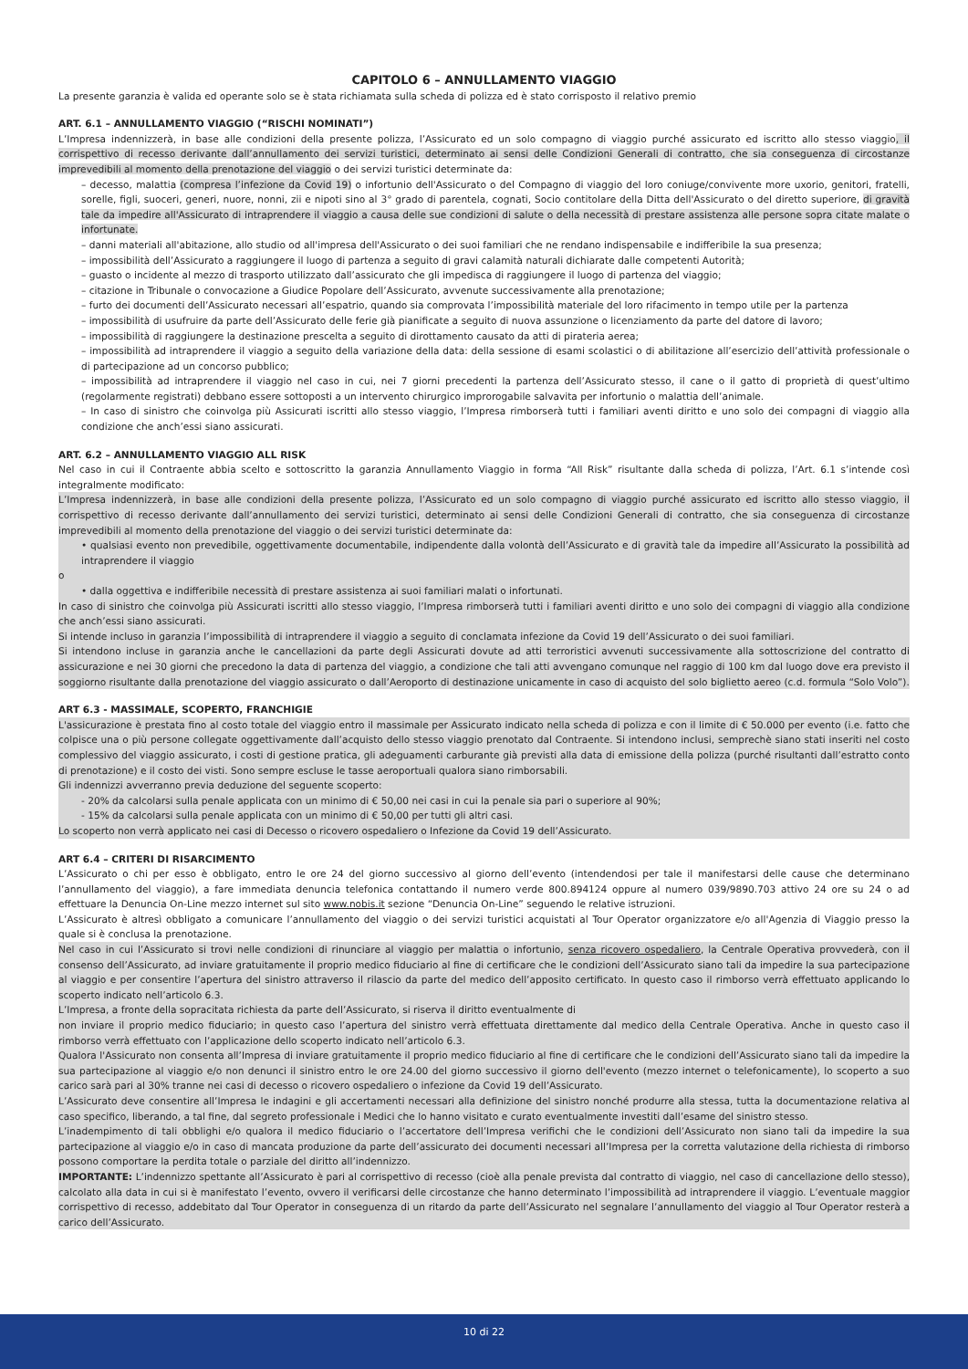CAPITOLO 6 – ANNULLAMENTO VIAGGIO
La presente garanzia è valida ed operante solo se è stata richiamata sulla scheda di polizza ed è stato corrisposto il relativo premio
ART. 6.1 – ANNULLAMENTO VIAGGIO (“RISCHI NOMINATI”)
L’Impresa indennizzerà, in base alle condizioni della presente polizza, l’Assicurato ed un solo compagno di viaggio purché assicurato ed iscritto allo stesso viaggio, il corrispettivo di recesso derivante dall’annullamento dei servizi turistici, determinato ai sensi delle Condizioni Generali di contratto, che sia conseguenza di circostanze imprevedibili al momento della prenotazione del viaggio o dei servizi turistici determinate da:
– decesso, malattia (compresa l’infezione da Covid 19) o infortunio dell'Assicurato o del Compagno di viaggio del loro coniuge/convivente more uxorio, genitori, fratelli, sorelle, figli, suoceri, generi, nuore, nonni, zii e nipoti sino al 3° grado di parentela, cognati, Socio contitolare della Ditta dell'Assicurato o del diretto superiore, di gravità tale da impedire all'Assicurato di intraprendere il viaggio a causa delle sue condizioni di salute o della necessità di prestare assistenza alle persone sopra citate malate o infortunate.
– danni materiali all'abitazione, allo studio od all'impresa dell'Assicurato o dei suoi familiari che ne rendano indispensabile e indifferibile la sua presenza;
– impossibilità dell’Assicurato a raggiungere il luogo di partenza a seguito di gravi calamità naturali dichiarate dalle competenti Autorità;
– guasto o incidente al mezzo di trasporto utilizzato dall’assicurato che gli impedisca di raggiungere il luogo di partenza del viaggio;
– citazione in Tribunale o convocazione a Giudice Popolare dell’Assicurato, avvenute successivamente alla prenotazione;
– furto dei documenti dell’Assicurato necessari all’espatrio, quando sia comprovata l’impossibilità materiale del loro rifacimento in tempo utile per la partenza
– impossibilità di usufruire da parte dell’Assicurato delle ferie già pianificate a seguito di nuova assunzione o licenziamento da parte del datore di lavoro;
– impossibilità di raggiungere la destinazione prescelta a seguito di dirottamento causato da atti di pirateria aerea;
– impossibilità ad intraprendere il viaggio a seguito della variazione della data: della sessione di esami scolastici o di abilitazione all’esercizio dell’attività professionale o di partecipazione ad un concorso pubblico;
– impossibilità ad intraprendere il viaggio nel caso in cui, nei 7 giorni precedenti la partenza dell’Assicurato stesso, il cane o il gatto di proprietà di quest’ultimo (regolarmente registrati) debbano essere sottoposti a un intervento chirurgico improrogabile salvavita per infortunio o malattia dell’animale.
– In caso di sinistro che coinvolga più Assicurati iscritti allo stesso viaggio, l’Impresa rimborserà tutti i familiari aventi diritto e uno solo dei compagni di viaggio alla condizione che anch’essi siano assicurati.
ART. 6.2 – ANNULLAMENTO VIAGGIO ALL RISK
Nel caso in cui il Contraente abbia scelto e sottoscritto la garanzia Annullamento Viaggio in forma “All Risk” risultante dalla scheda di polizza, l’Art. 6.1 s’intende così integralmente modificato:
L’Impresa indennizzerà, in base alle condizioni della presente polizza, l’Assicurato ed un solo compagno di viaggio purché assicurato ed iscritto allo stesso viaggio, il corrispettivo di recesso derivante dall’annullamento dei servizi turistici, determinato ai sensi delle Condizioni Generali di contratto, che sia conseguenza di circostanze imprevedibili al momento della prenotazione del viaggio o dei servizi turistici determinate da:
• qualsiasi evento non prevedibile, oggettivamente documentabile, indipendente dalla volontà dell’Assicurato e di gravità tale da impedire all’Assicurato la possibilità ad intraprendere il viaggio
o
• dalla oggettiva e indifferibile necessità di prestare assistenza ai suoi familiari malati o infortunati.
In caso di sinistro che coinvolga più Assicurati iscritti allo stesso viaggio, l’Impresa rimborserà tutti i familiari aventi diritto e uno solo dei compagni di viaggio alla condizione che anch’essi siano assicurati.
Si intende incluso in garanzia l’impossibilità di intraprendere il viaggio a seguito di conclamata infezione da Covid 19 dell’Assicurato o dei suoi familiari.
Si intendono incluse in garanzia anche le cancellazioni da parte degli Assicurati dovute ad atti terroristici avvenuti successivamente alla sottoscrizione del contratto di assicurazione e nei 30 giorni che precedono la data di partenza del viaggio, a condizione che tali atti avvengano comunque nel raggio di 100 km dal luogo dove era previsto il soggiorno risultante dalla prenotazione del viaggio assicurato o dall’Aeroporto di destinazione unicamente in caso di acquisto del solo biglietto aereo (c.d. formula “Solo Volo”).
ART 6.3 - MASSIMALE, SCOPERTO, FRANCHIGIE
L'assicurazione è prestata fino al costo totale del viaggio entro il massimale per Assicurato indicato nella scheda di polizza e con il limite di € 50.000 per evento (i.e. fatto che colpisce una o più persone collegate oggettivamente dall’acquisto dello stesso viaggio prenotato dal Contraente. Si intendono inclusi, semprechè siano stati inseriti nel costo complessivo del viaggio assicurato, i costi di gestione pratica, gli adeguamenti carburante già previsti alla data di emissione della polizza (purché risultanti dall’estratto conto di prenotazione) e il costo dei visti. Sono sempre escluse le tasse aeroportuali qualora siano rimborsabili.
Gli indennizzi avverranno previa deduzione del seguente scoperto:
- 20% da calcolarsi sulla penale applicata con un minimo di € 50,00 nei casi in cui la penale sia pari o superiore al 90%;
- 15% da calcolarsi sulla penale applicata con un minimo di € 50,00 per tutti gli altri casi.
Lo scoperto non verrà applicato nei casi di Decesso o ricovero ospedaliero o Infezione da Covid 19 dell’Assicurato.
ART 6.4 – CRITERI DI RISARCIMENTO
L’Assicurato o chi per esso è obbligato, entro le ore 24 del giorno successivo al giorno dell’evento (intendendosi per tale il manifestarsi delle cause che determinano l’annullamento del viaggio), a fare immediata denuncia telefonica contattando il numero verde 800.894124 oppure al numero 039/9890.703 attivo 24 ore su 24 o ad effettuare la Denuncia On-Line mezzo internet sul sito www.nobis.it sezione “Denuncia On-Line” seguendo le relative istruzioni.
L’Assicurato è altresì obbligato a comunicare l’annullamento del viaggio o dei servizi turistici acquistati al Tour Operator organizzatore e/o all'Agenzia di Viaggio presso la quale si è conclusa la prenotazione.
Nel caso in cui l’Assicurato si trovi nelle condizioni di rinunciare al viaggio per malattia o infortunio, senza ricovero ospedaliero, la Centrale Operativa provvederà, con il consenso dell’Assicurato, ad inviare gratuitamente il proprio medico fiduciario al fine di certificare che le condizioni dell’Assicurato siano tali da impedire la sua partecipazione al viaggio e per consentire l’apertura del sinistro attraverso il rilascio da parte del medico dell’apposito certificato. In questo caso il rimborso verrà effettuato applicando lo scoperto indicato nell’articolo 6.3.
L’Impresa, a fronte della sopracitata richiesta da parte dell’Assicurato, si riserva il diritto eventualmente di
non inviare il proprio medico fiduciario; in questo caso l’apertura del sinistro verrà effettuata direttamente dal medico della Centrale Operativa. Anche in questo caso il rimborso verrà effettuato con l’applicazione dello scoperto indicato nell’articolo 6.3.
Qualora l'Assicurato non consenta all’Impresa di inviare gratuitamente il proprio medico fiduciario al fine di certificare che le condizioni dell’Assicurato siano tali da impedire la sua partecipazione al viaggio e/o non denunci il sinistro entro le ore 24.00 del giorno successivo il giorno dell'evento (mezzo internet o telefonicamente), lo scoperto a suo carico sarà pari al 30% tranne nei casi di decesso o ricovero ospedaliero o infezione da Covid 19 dell’Assicurato.
L’Assicurato deve consentire all’Impresa le indagini e gli accertamenti necessari alla definizione del sinistro nonché produrre alla stessa, tutta la documentazione relativa al caso specifico, liberando, a tal fine, dal segreto professionale i Medici che lo hanno visitato e curato eventualmente investiti dall’esame del sinistro stesso.
L’inadempimento di tali obblighi e/o qualora il medico fiduciario o l’accertatore dell’Impresa verifichi che le condizioni dell’Assicurato non siano tali da impedire la sua partecipazione al viaggio e/o in caso di mancata produzione da parte dell’assicurato dei documenti necessari all’Impresa per la corretta valutazione della richiesta di rimborso possono comportare la perdita totale o parziale del diritto all’indennizzo.
IMPORTANTE: L’indennizzo spettante all’Assicurato è pari al corrispettivo di recesso (cioè alla penale prevista dal contratto di viaggio, nel caso di cancellazione dello stesso), calcolato alla data in cui si è manifestato l’evento, ovvero il verificarsi delle circostanze che hanno determinato l’impossibilità ad intraprendere il viaggio. L’eventuale maggior corrispettivo di recesso, addebitato dal Tour Operator in conseguenza di un ritardo da parte dell’Assicurato nel segnalare l’annullamento del viaggio al Tour Operator resterà a carico dell’Assicurato.
10 di 22